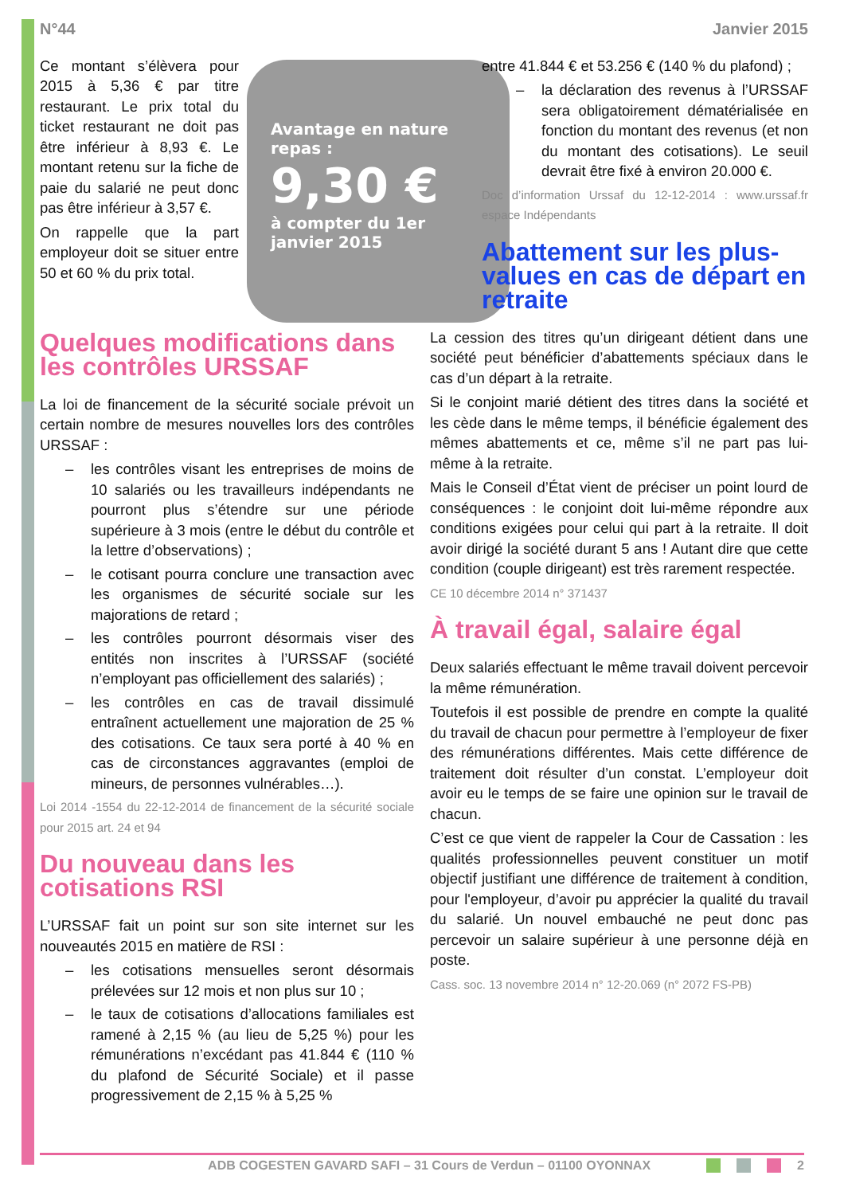N°44 Janvier 2015
Avantage en nature repas :
9,30 €
à compter du 1er janvier 2015
Ce montant s’élèvera pour 2015 à 5,36 € par titre restaurant. Le prix total du ticket restaurant ne doit pas être inférieur à 8,93 €. Le montant retenu sur la fiche de paie du salarié ne peut donc pas être inférieur à 3,57 €.
On rappelle que la part employeur doit se situer entre 50 et 60 % du prix total.
Quelques modifications dans les contrôles URSSAF
La loi de financement de la sécurité sociale prévoit un certain nombre de mesures nouvelles lors des contrôles URSSAF :
– les contrôles visant les entreprises de moins de 10 salariés ou les travailleurs indépendants ne pourront plus s’étendre sur une période supérieure à 3 mois (entre le début du contrôle et la lettre d’observations) ;
– le cotisant pourra conclure une transaction avec les organismes de sécurité sociale sur les majorations de retard ;
– les contrôles pourront désormais viser des entités non inscrites à l’URSSAF (société n’employant pas officiellement des salariés) ;
– les contrôles en cas de travail dissimulé entraînent actuellement une majoration de 25 % des cotisations. Ce taux sera porté à 40 % en cas de circonstances aggravantes (emploi de mineurs, de personnes vulnérables…).
Loi 2014 -1554 du 22-12-2014 de financement de la sécurité sociale pour 2015 art. 24 et 94
Du nouveau dans les cotisations RSI
L’URSSAF fait un point sur son site internet sur les nouveautés 2015 en matière de RSI :
– les cotisations mensuelles seront désormais prélevées sur 12 mois et non plus sur 10 ;
– le taux de cotisations d’allocations familiales est ramené à 2,15 % (au lieu de 5,25 %) pour les rémunérations n’excédant pas 41.844 € (110 % du plafond de Sécurité Sociale) et il passe progressivement de 2,15 % à 5,25 %
entre 41.844 € et 53.256 € (140 % du plafond) ;
– la déclaration des revenus à l’URSSAF sera obligatoirement dématérialisée en fonction du montant des revenus (et non du montant des cotisations). Le seuil devrait être fixé à environ 20.000 €.
Doc d’information Urssaf du 12-12-2014 : www.urssaf.fr espace Indépendants
Abattement sur les plus-values en cas de départ en retraite
La cession des titres qu’un dirigeant détient dans une société peut bénéficier d’abattements spéciaux dans le cas d’un départ à la retraite.
Si le conjoint marié détient des titres dans la société et les cède dans le même temps, il bénéficie également des mêmes abattements et ce, même s’il ne part pas lui-même à la retraite.
Mais le Conseil d’État vient de préciser un point lourd de conséquences : le conjoint doit lui-même répondre aux conditions exigées pour celui qui part à la retraite. Il doit avoir dirigé la société durant 5 ans ! Autant dire que cette condition (couple dirigeant) est très rarement respectée.
CE 10 décembre 2014 n° 371437
À travail égal, salaire égal
Deux salariés effectuant le même travail doivent percevoir la même rémunération.
Toutefois il est possible de prendre en compte la qualité du travail de chacun pour permettre à l’employeur de fixer des rémunérations différentes. Mais cette différence de traitement doit résulter d’un constat. L’employeur doit avoir eu le temps de se faire une opinion sur le travail de chacun.
C’est ce que vient de rappeler la Cour de Cassation : les qualités professionnelles peuvent constituer un motif objectif justifiant une différence de traitement à condition, pour l'employeur, d’avoir pu apprécier la qualité du travail du salarié. Un nouvel embauché ne peut donc pas percevoir un salaire supérieur à une personne déjà en poste.
Cass. soc. 13 novembre 2014 n° 12-20.069 (n° 2072 FS-PB)
ADB COGESTEN GAVARD SAFI – 31 Cours de Verdun – 01100 OYONNAX 2